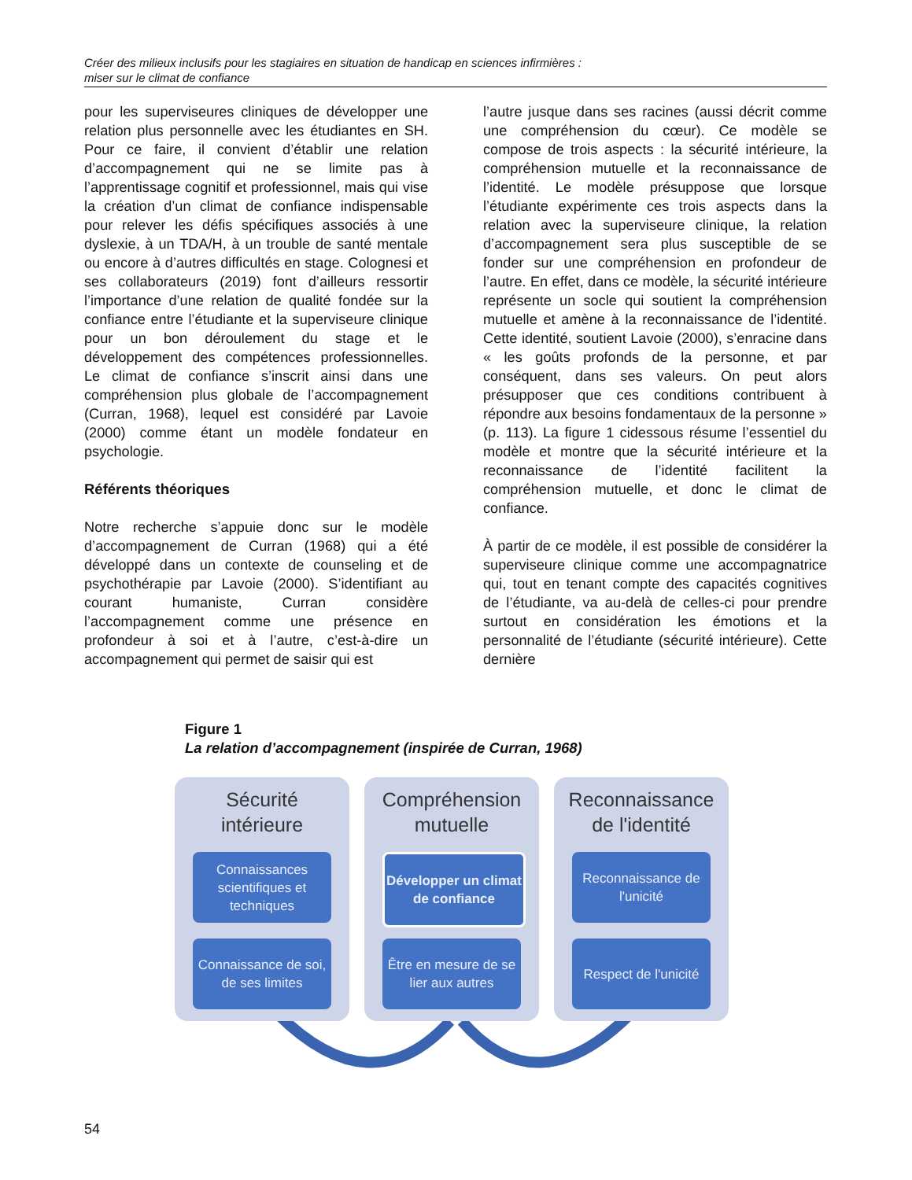Créer des milieux inclusifs pour les stagiaires en situation de handicap en sciences infirmières :
miser sur le climat de confiance
pour les superviseures cliniques de développer une relation plus personnelle avec les étudiantes en SH. Pour ce faire, il convient d’établir une relation d’accompagnement qui ne se limite pas à l’apprentissage cognitif et professionnel, mais qui vise la création d’un climat de confiance indispensable pour relever les défis spécifiques associés à une dyslexie, à un TDA/H, à un trouble de santé mentale ou encore à d’autres difficultés en stage. Colognesi et ses collaborateurs (2019) font d’ailleurs ressortir l’importance d’une relation de qualité fondée sur la confiance entre l’étudiante et la superviseure clinique pour un bon déroulement du stage et le développement des compétences professionnelles. Le climat de confiance s’inscrit ainsi dans une compréhension plus globale de l’accompagnement (Curran, 1968), lequel est considéré par Lavoie (2000) comme étant un modèle fondateur en psychologie.
Référents théoriques
Notre recherche s’appuie donc sur le modèle d’accompagnement de Curran (1968) qui a été développé dans un contexte de counseling et de psychothérapie par Lavoie (2000). S’identifiant au courant humaniste, Curran considère l’accompagnement comme une présence en profondeur à soi et à l’autre, c’est-à-dire un accompagnement qui permet de saisir qui est
l’autre jusque dans ses racines (aussi décrit comme une compréhension du cœur). Ce modèle se compose de trois aspects : la sécurité intérieure, la compréhension mutuelle et la reconnaissance de l’identité. Le modèle présuppose que lorsque l’étudiante expérimente ces trois aspects dans la relation avec la superviseure clinique, la relation d’accompagnement sera plus susceptible de se fonder sur une compréhension en profondeur de l’autre. En effet, dans ce modèle, la sécurité intérieure représente un socle qui soutient la compréhension mutuelle et amène à la reconnaissance de l’identité. Cette identité, soutient Lavoie (2000), s’enracine dans « les goûts profonds de la personne, et par conséquent, dans ses valeurs. On peut alors présupposer que ces conditions contribuent à répondre aux besoins fondamentaux de la personne » (p. 113). La figure 1 cidessous résume l’essentiel du modèle et montre que la sécurité intérieure et la reconnaissance de l’identité facilitent la compréhension mutuelle, et donc le climat de confiance.
À partir de ce modèle, il est possible de considérer la superviseure clinique comme une accompagnatrice qui, tout en tenant compte des capacités cognitives de l’étudiante, va au-delà de celles-ci pour prendre surtout en considération les émotions et la personnalité de l’étudiante (sécurité intérieure). Cette dernière
Figure 1
La relation d’accompagnement (inspirée de Curran, 1968)
Sécurité
intérieure
Connaissances scientifiques et techniques
Connaissance de soi, de ses limites
Compréhension
mutuelle
Développer un climat de confiance
Être en mesure de se lier aux autres
Reconnaissance
de l'identité
Reconnaissance de l'unicité
Respect de l'unicité
54